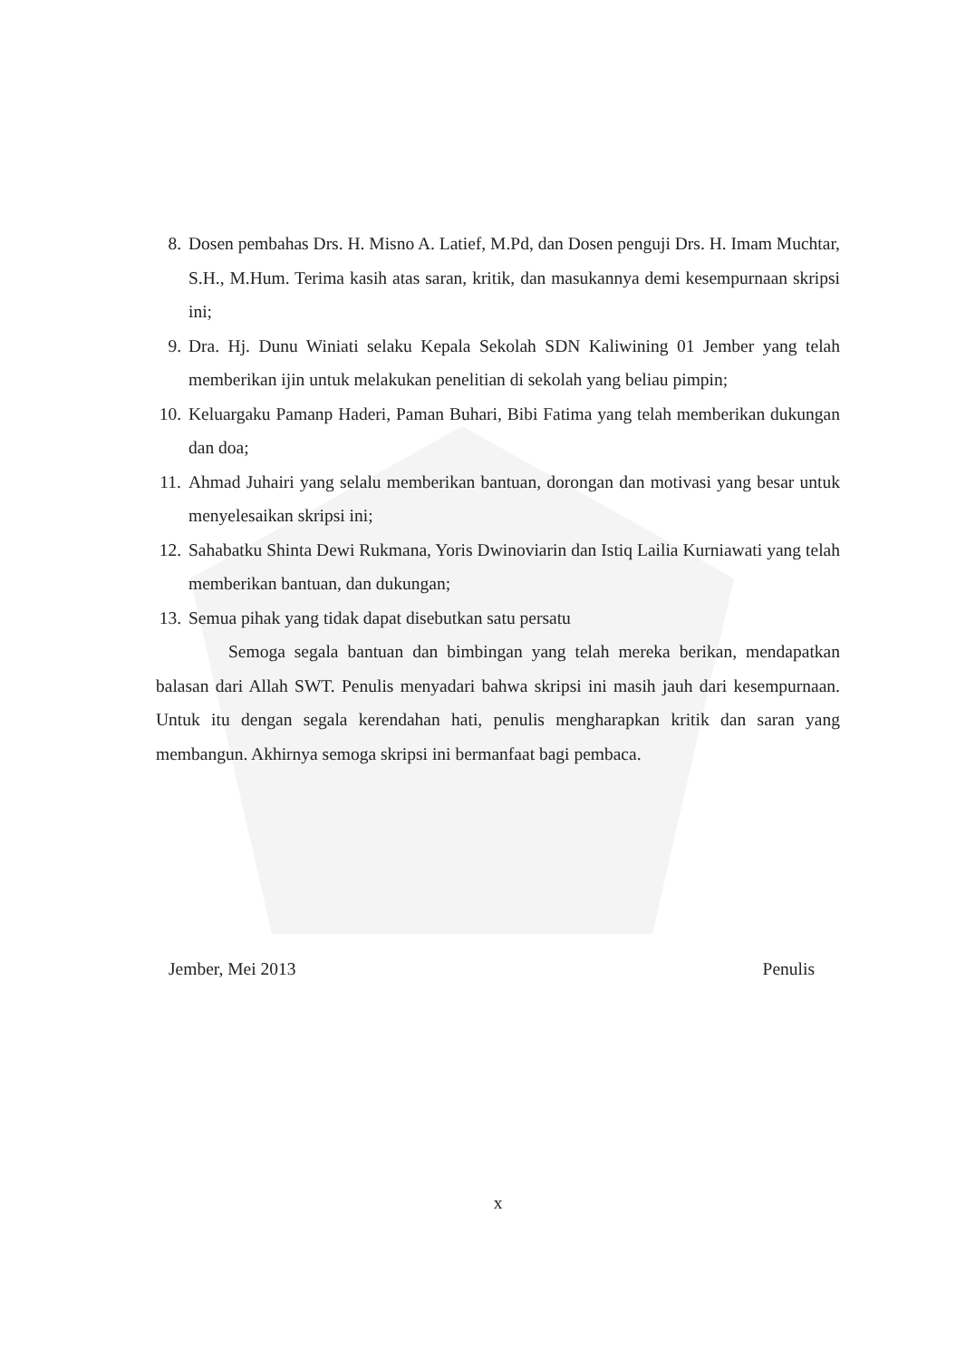8. Dosen pembahas Drs. H. Misno A. Latief, M.Pd, dan Dosen penguji Drs. H. Imam Muchtar, S.H., M.Hum. Terima kasih atas saran, kritik, dan masukannya demi kesempurnaan skripsi ini;
9. Dra. Hj. Dunu Winiati selaku Kepala Sekolah SDN Kaliwining 01 Jember yang telah memberikan ijin untuk melakukan penelitian di sekolah yang beliau pimpin;
10. Keluargaku Pamanp Haderi, Paman Buhari, Bibi Fatima yang telah memberikan dukungan dan doa;
11. Ahmad Juhairi yang selalu memberikan bantuan, dorongan dan motivasi yang besar untuk menyelesaikan skripsi ini;
12. Sahabatku Shinta Dewi Rukmana, Yoris Dwinoviarin dan Istiq Lailia Kurniawati yang telah memberikan bantuan, dan dukungan;
13. Semua pihak yang tidak dapat disebutkan satu persatu
Semoga segala bantuan dan bimbingan yang telah mereka berikan, mendapatkan balasan dari Allah SWT. Penulis menyadari bahwa skripsi ini masih jauh dari kesempurnaan. Untuk itu dengan segala kerendahan hati, penulis mengharapkan kritik dan saran yang membangun. Akhirnya semoga skripsi ini bermanfaat bagi pembaca.
Jember, Mei 2013 Penulis
x